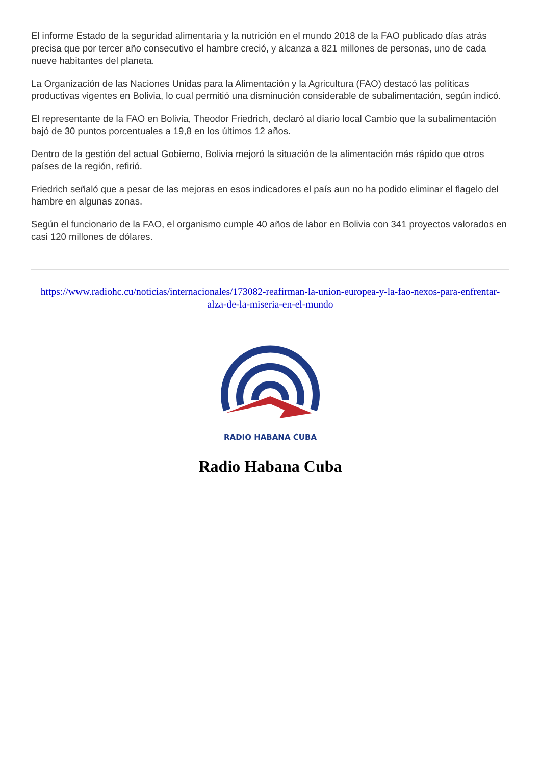El informe Estado de la seguridad alimentaria y la nutrición en el mundo 2018 de la FAO publicado días atrás precisa que por tercer año consecutivo el hambre creció, y alcanza a 821 millones de personas, uno de cada nueve habitantes del planeta.
La Organización de las Naciones Unidas para la Alimentación y la Agricultura (FAO) destacó las políticas productivas vigentes en Bolivia, lo cual permitió una disminución considerable de subalimentación, según indicó.
El representante de la FAO en Bolivia, Theodor Friedrich, declaró al diario local Cambio que la subalimentación bajó de 30 puntos porcentuales a 19,8 en los últimos 12 años.
Dentro de la gestión del actual Gobierno, Bolivia mejoró la situación de la alimentación más rápido que otros países de la región, refirió.
Friedrich señaló que a pesar de las mejoras en esos indicadores el país aun no ha podido eliminar el flagelo del hambre en algunas zonas.
Según el funcionario de la FAO, el organismo cumple 40 años de labor en Bolivia con 341 proyectos valorados en casi 120 millones de dólares.
https://www.radiohc.cu/noticias/internacionales/173082-reafirman-la-union-europea-y-la-fao-nexos-para-enfrentar-alza-de-la-miseria-en-el-mundo
RADIO HABANA CUBA
Radio Habana Cuba